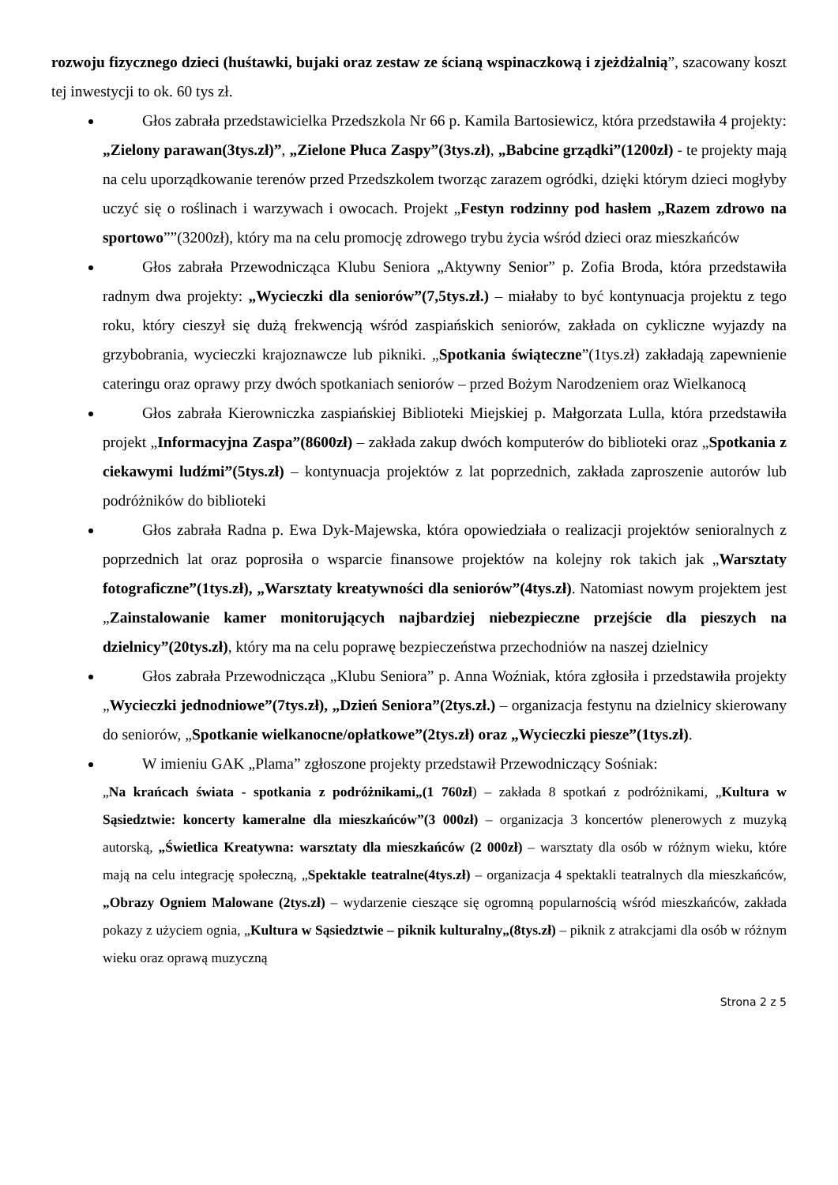rozwoju fizycznego dzieci (huśtawki, bujaki oraz zestaw ze ścianą wspinaczkową i zjeżdżalnią”, szacowany koszt tej inwestycji to ok. 60 tys zł.
Głos zabrała przedstawicielka Przedszkola Nr 66 p. Kamila Bartosiewicz, która przedstawiła 4 projekty: „Zielony parawan(3tys.zł)”, „Zielone Płuca Zaspy”(3tys.zł), „Babcine grządki”(1200zł) - te projekty mają na celu uporządkowanie terenów przed Przedszkolem tworząc zarazem ogródki, dzięki którym dzieci mogłyby uczyć się o roślinach i warzywach i owocach. Projekt „Festyn rodzinny pod hasłem „Razem zdrowo na sportowo””(3200zł), który ma na celu promocję zdrowego trybu życia wśród dzieci oraz mieszkańców
Głos zabrała Przewodnicząca Klubu Seniora „Aktywny Senior” p. Zofia Broda, która przedstawiła radnym dwa projekty: „Wycieczki dla seniorów”(7,5tys.zł.) – miałaby to być kontynuacja projektu z tego roku, który cieszył się dużą frekwencją wśród zaspiańskich seniorów, zakłada on cykliczne wyjazdy na grzybobrania, wycieczki krajoznawcze lub pikniki. „Spotkania świąteczne”(1tys.zł) zakładają zapewnienie cateringu oraz oprawy przy dwóch spotkaniach seniorów – przed Bożym Narodzeniem oraz Wielkanocą
Głos zabrała Kierowniczka zaspiańskiej Biblioteki Miejskiej p. Małgorzata Lulla, która przedstawiła projekt „Informacyjna Zaspa”(8600zł) – zakłada zakup dwóch komputerów do biblioteki oraz „Spotkania z ciekawymi ludźmi”(5tys.zł) – kontynuacja projektów z lat poprzednich, zakłada zaproszenie autorów lub podróżników do biblioteki
Głos zabrała Radna p. Ewa Dyk-Majewska, która opowiedziała o realizacji projektów senioralnych z poprzednich lat oraz poprosiła o wsparcie finansowe projektów na kolejny rok takich jak „Warsztaty fotograficzne”(1tys.zł), „Warsztaty kreatywności dla seniorów”(4tys.zł). Natomiast nowym projektem jest „Zainstalowanie kamer monitorujących najbardziej niebezpieczne przejście dla pieszych na dzielnicy”(20tys.zł), który ma na celu poprawę bezpieczeństwa przechodniów na naszej dzielnicy
Głos zabrała Przewodnicząca „Klubu Seniora” p. Anna Woźniak, która zgłosiła i przedstawiła projekty „Wycieczki jednodniowe”(7tys.zł), „Dzień Seniora”(2tys.zł.) – organizacja festynu na dzielnicy skierowany do seniorów, „Spotkanie wielkanocne/opłatkowe”(2tys.zł) oraz „Wycieczki piesze”(1tys.zł).
W imieniu GAK „Plama” zgłoszone projekty przedstawił Przewodniczący Sośniak:
„Na krańcach świata - spotkania z podróżnikami„(1 760zł) – zakłada 8 spotkań z podróżnikami, „Kultura w Sąsiedztwie: koncerty kameralne dla mieszkańców”(3 000zł) – organizacja 3 koncertów plenerowych z muzyką autorską, „Świetlica Kreatywna: warsztaty dla mieszkańców (2 000zł) – warsztaty dla osób w różnym wieku, które mają na celu integrację społeczną, „Spektakle teatralne(4tys.zł) – organizacja 4 spektakli teatralnych dla mieszkańców, „Obrazy Ogniem Malowane (2tys.zł) – wydarzenie cieszące się ogromną popularnością wśród mieszkańców, zakłada pokazy z użyciem ognia, „Kultura w Sąsiedztwie – piknik kulturalny„(8tys.zł) – piknik z atrakcjami dla osób w różnym wieku oraz oprawą muzyczną
Strona 2 z 5